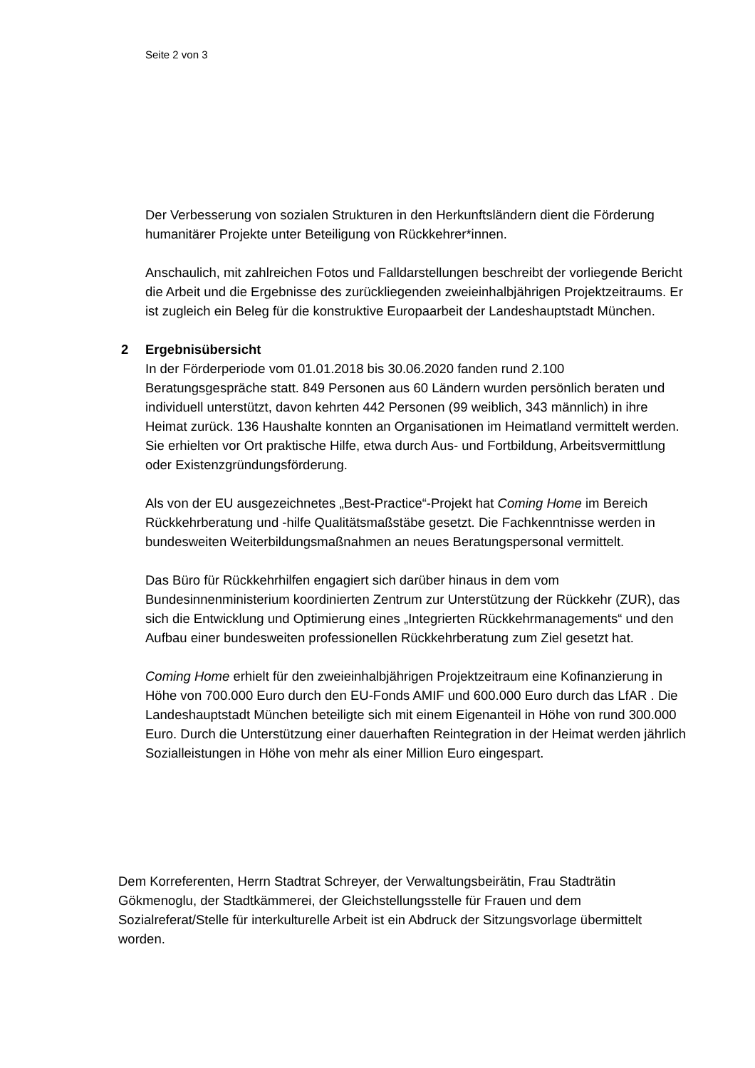Seite 2 von 3
Der Verbesserung von sozialen Strukturen in den Herkunftsländern dient die Förderung humanitärer Projekte unter Beteiligung von Rückkehrer*innen.
Anschaulich, mit zahlreichen Fotos und Falldarstellungen beschreibt der vorliegende Bericht die Arbeit und die Ergebnisse des zurückliegenden zweieinhalbjährigen Projektzeitraums. Er ist zugleich ein Beleg für die konstruktive Europaarbeit der Landeshauptstadt München.
2 Ergebnisübersicht
In der Förderperiode vom 01.01.2018 bis 30.06.2020 fanden rund 2.100 Beratungsgespräche statt. 849 Personen aus 60 Ländern wurden persönlich beraten und individuell unterstützt, davon kehrten 442 Personen (99 weiblich, 343 männlich) in ihre Heimat zurück. 136 Haushalte konnten an Organisationen im Heimatland vermittelt werden. Sie erhielten vor Ort praktische Hilfe, etwa durch Aus- und Fortbildung, Arbeitsvermittlung oder Existenzgründungsförderung.
Als von der EU ausgezeichnetes „Best-Practice“-Projekt hat Coming Home im Bereich Rückkehrberatung und -hilfe Qualitätsmaßstäbe gesetzt. Die Fachkenntnisse werden in bundesweiten Weiterbildungsmaßnahmen an neues Beratungspersonal vermittelt.
Das Büro für Rückkehrhilfen engagiert sich darüber hinaus in dem vom Bundesinnenministerium koordinierten Zentrum zur Unterstützung der Rückkehr (ZUR), das sich die Entwicklung und Optimierung eines „Integrierten Rückkehrmanagements“ und den Aufbau einer bundesweiten professionellen Rückkehrberatung zum Ziel gesetzt hat.
Coming Home erhielt für den zweieinhalbjährigen Projektzeitraum eine Kofinanzierung in Höhe von 700.000 Euro durch den EU-Fonds AMIF und 600.000 Euro durch das LfAR . Die Landeshauptstadt München beteiligte sich mit einem Eigenanteil in Höhe von rund 300.000 Euro. Durch die Unterstützung einer dauerhaften Reintegration in der Heimat werden jährlich Sozialleistungen in Höhe von mehr als einer Million Euro eingespart.
Dem Korreferenten, Herrn Stadtrat Schreyer, der Verwaltungsbeirätin, Frau Stadträtin Gökmenoglu, der Stadtkämmerei, der Gleichstellungsstelle für Frauen und dem Sozialreferat/Stelle für interkulturelle Arbeit ist ein Abdruck der Sitzungsvorlage übermittelt worden.